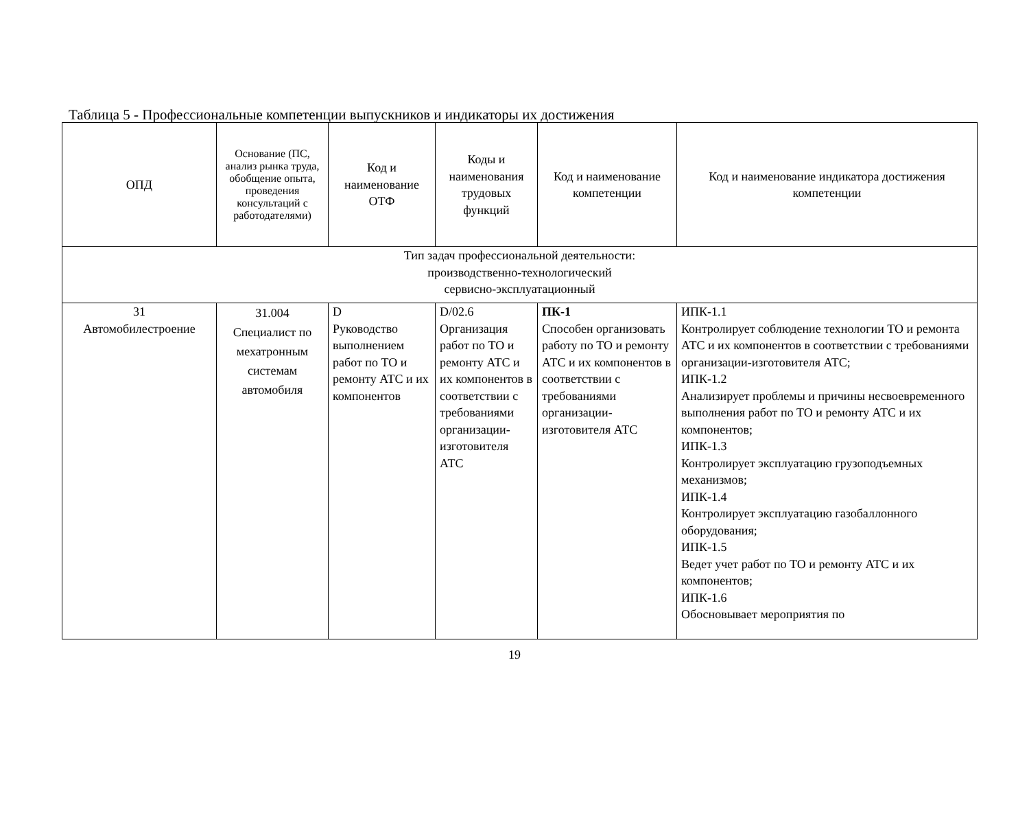Таблица 5 - Профессиональные компетенции выпускников и индикаторы их достижения
| ОПД | Основание (ПС, анализ рынка труда, обобщение опыта, проведения консультаций с работодателями) | Код и наименование ОТФ | Коды и наименования трудовых функций | Код и наименование компетенции | Код и наименование индикатора достижения компетенции |
| --- | --- | --- | --- | --- | --- |
| Тип задач профессиональной деятельности: производственно-технологический сервисно-эксплуатационный | | | | | |
| 31 Автомобилестроение | 31.004 Специалист по мехатронным системам автомобиля | D Руководство выполнением работ по ТО и ремонту АТС и их компонентов | D/02.6 Организация работ по ТО и ремонту АТС и их компонентов в соответствии с требованиями организации-изготовителя АТС | ПК-1 Способен организовать работу по ТО и ремонту АТС и их компонентов в соответствии с требованиями организации-изготовителя АТС | ИПК-1.1 Контролирует соблюдение технологии ТО и ремонта АТС и их компонентов в соответствии с требованиями организации-изготовителя АТС; ИПК-1.2 Анализирует проблемы и причины несвоевременного выполнения работ по ТО и ремонту АТС и их компонентов; ИПК-1.3 Контролирует эксплуатацию грузоподъемных механизмов; ИПК-1.4 Контролирует эксплуатацию газобаллонного оборудования; ИПК-1.5 Ведет учет работ по ТО и ремонту АТС и их компонентов; ИПК-1.6 Обосновывает мероприятия по |
19